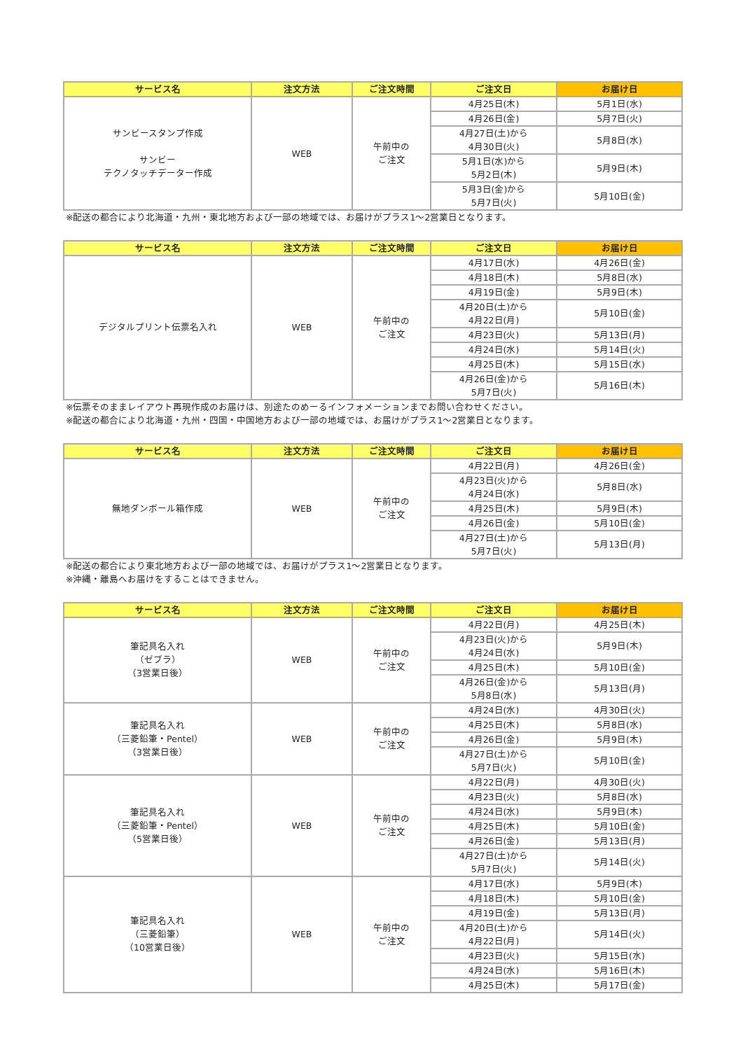| サービス名 | 注文方法 | ご注文時間 | ご注文日 | お届け日 |
| --- | --- | --- | --- | --- |
| サンビースタンプ作成 サンビー テクノタッチデーター作成 | WEB | 午前中の ご注文 | 4月25日(木) | 5月1日(水) |
| | | | 4月26日(金) | 5月7日(火) |
| | | | 4月27日(土)から 4月30日(火) | 5月8日(水) |
| | | | 5月1日(水)から 5月2日(木) | 5月9日(木) |
| | | | 5月3日(金)から 5月7日(火) | 5月10日(金) |
※配送の都合により北海道・九州・東北地方および一部の地域では、お届けがプラス1～2営業日となります。
| サービス名 | 注文方法 | ご注文時間 | ご注文日 | お届け日 |
| --- | --- | --- | --- | --- |
| デジタルプリント伝票名入れ | WEB | 午前中の ご注文 | 4月17日(水) | 4月26日(金) |
| | | | 4月18日(木) | 5月8日(水) |
| | | | 4月19日(金) | 5月9日(木) |
| | | | 4月20日(土)から 4月22日(月) | 5月10日(金) |
| | | | 4月23日(火) | 5月13日(月) |
| | | | 4月24日(水) | 5月14日(火) |
| | | | 4月25日(木) | 5月15日(水) |
| | | | 4月26日(金)から 5月7日(火) | 5月16日(木) |
※伝票そのままレイアウト再現作成のお届けは、別途たのめーるインフォメーションまでお問い合わせください。
※配送の都合により北海道・九州・四国・中国地方および一部の地域では、お届けがプラス1～2営業日となります。
| サービス名 | 注文方法 | ご注文時間 | ご注文日 | お届け日 |
| --- | --- | --- | --- | --- |
| 無地ダンボール箱作成 | WEB | 午前中の ご注文 | 4月22日(月) | 4月26日(金) |
| | | | 4月23日(火)から 4月24日(水) | 5月8日(水) |
| | | | 4月25日(木) | 5月9日(木) |
| | | | 4月26日(金) | 5月10日(金) |
| | | | 4月27日(土)から 5月7日(火) | 5月13日(月) |
※配送の都合により東北地方および一部の地域では、お届けがプラス1～2営業日となります。
※沖縄・離島へお届けをすることはできません。
| サービス名 | 注文方法 | ご注文時間 | ご注文日 | お届け日 |
| --- | --- | --- | --- | --- |
| 筆記具名入れ （ゼブラ） （3営業日後） | WEB | 午前中の ご注文 | 4月22日(月) | 4月25日(木) |
| | | | 4月23日(火)から 4月24日(水) | 5月9日(木) |
| | | | 4月25日(木) | 5月10日(金) |
| | | | 4月26日(金)から 5月8日(水) | 5月13日(月) |
| 筆記具名入れ （三菱鉛筆・Pentel） （3営業日後） | WEB | 午前中の ご注文 | 4月24日(水) | 4月30日(火) |
| | | | 4月25日(木) | 5月8日(水) |
| | | | 4月26日(金) | 5月9日(木) |
| | | | 4月27日(土)から 5月7日(火) | 5月10日(金) |
| 筆記具名入れ （三菱鉛筆・Pentel） （5営業日後） | WEB | 午前中の ご注文 | 4月22日(月) | 4月30日(火) |
| | | | 4月23日(火) | 5月8日(水) |
| | | | 4月24日(水) | 5月9日(木) |
| | | | 4月25日(木) | 5月10日(金) |
| | | | 4月26日(金) | 5月13日(月) |
| | | | 4月27日(土)から 5月7日(火) | 5月14日(火) |
| 筆記具名入れ （三菱鉛筆） （10営業日後） | WEB | 午前中の ご注文 | 4月17日(水) | 5月9日(木) |
| | | | 4月18日(木) | 5月10日(金) |
| | | | 4月19日(金) | 5月13日(月) |
| | | | 4月20日(土)から 4月22日(月) | 5月14日(火) |
| | | | 4月23日(火) | 5月15日(水) |
| | | | 4月24日(水) | 5月16日(木) |
| | | | 4月25日(木) | 5月17日(金) |